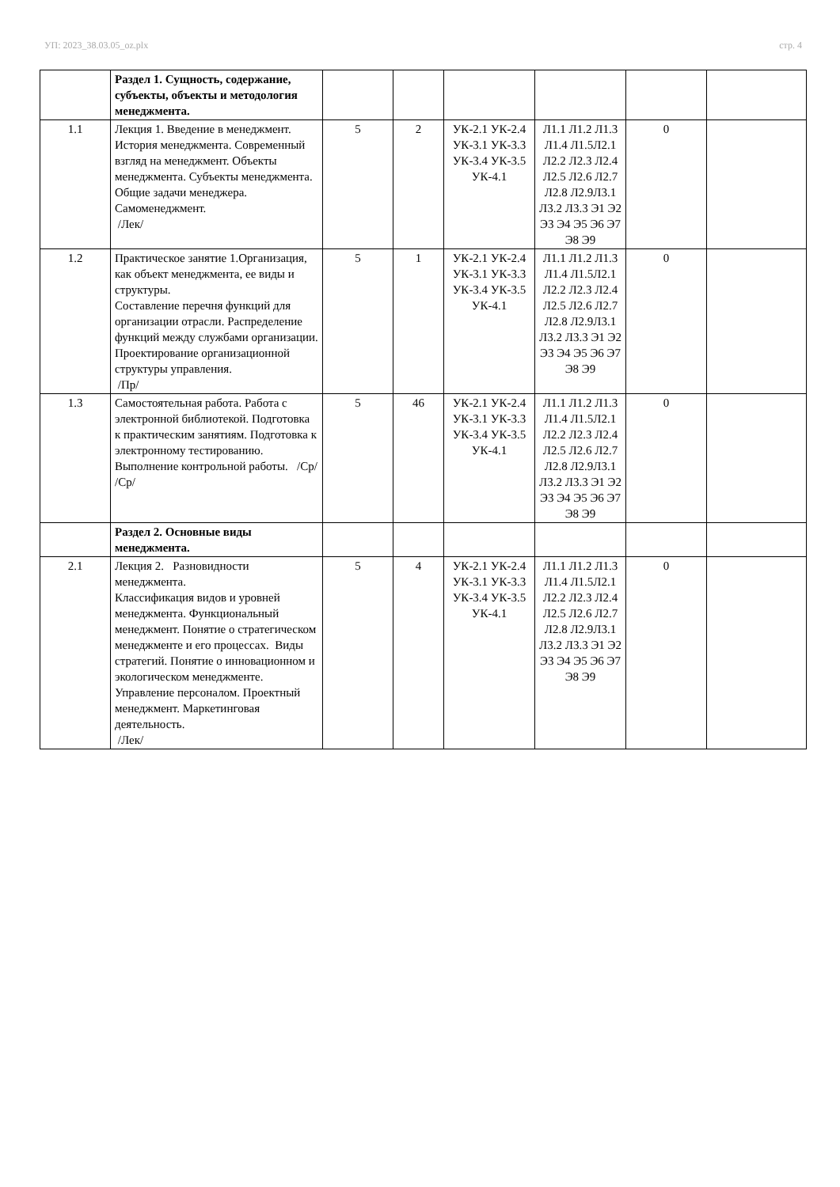УП: 2023_38.03.05_oz.plx стр. 4
| | Раздел 1. Сущность, содержание, субъекты, объекты и методология менеджмента. | | | | | | |
| 1.1 | Лекция 1. Введение в менеджмент. История менеджмента. Современный взгляд на менеджмент. Объекты менеджмента. Субъекты менеджмента. Общие задачи менеджера. Самоменеджмент. /Лек/ | 5 | 2 | УК-2.1 УК-2.4 УК-3.1 УК-3.3 УК-3.4 УК-3.5 УК-4.1 | Л1.1 Л1.2 Л1.3 Л1.4 Л1.5Л2.1 Л2.2 Л2.3 Л2.4 Л2.5 Л2.6 Л2.7 Л2.8 Л2.9Л3.1 Л3.2 Л3.3 Э1 Э2 Э3 Э4 Э5 Э6 Э7 Э8 Э9 | 0 | |
| 1.2 | Практическое занятие 1.Организация, как объект менеджмента, ее виды и структуры. Составление перечня функций для организации отрасли. Распределение функций между службами организации. Проектирование организационной структуры управления. /Пр/ | 5 | 1 | УК-2.1 УК-2.4 УК-3.1 УК-3.3 УК-3.4 УК-3.5 УК-4.1 | Л1.1 Л1.2 Л1.3 Л1.4 Л1.5Л2.1 Л2.2 Л2.3 Л2.4 Л2.5 Л2.6 Л2.7 Л2.8 Л2.9Л3.1 Л3.2 Л3.3 Э1 Э2 Э3 Э4 Э5 Э6 Э7 Э8 Э9 | 0 | |
| 1.3 | Самостоятельная работа. Работа с электронной библиотекой. Подготовка к практическим занятиям. Подготовка к электронному тестированию. Выполнение контрольной работы. /Ср/ /Ср/ | 5 | 46 | УК-2.1 УК-2.4 УК-3.1 УК-3.3 УК-3.4 УК-3.5 УК-4.1 | Л1.1 Л1.2 Л1.3 Л1.4 Л1.5Л2.1 Л2.2 Л2.3 Л2.4 Л2.5 Л2.6 Л2.7 Л2.8 Л2.9Л3.1 Л3.2 Л3.3 Э1 Э2 Э3 Э4 Э5 Э6 Э7 Э8 Э9 | 0 | |
| | Раздел 2. Основные виды менеджмента. | | | | | | |
| 2.1 | Лекция 2. Разновидности менеджмента. Классификация видов и уровней менеджмента. Функциональный менеджмент. Понятие о стратегическом менеджменте и его процессах. Виды стратегий. Понятие о инновационном и экологическом менеджменте. Управление персоналом. Проектный менеджмент. Маркетинговая деятельность. /Лек/ | 5 | 4 | УК-2.1 УК-2.4 УК-3.1 УК-3.3 УК-3.4 УК-3.5 УК-4.1 | Л1.1 Л1.2 Л1.3 Л1.4 Л1.5Л2.1 Л2.2 Л2.3 Л2.4 Л2.5 Л2.6 Л2.7 Л2.8 Л2.9Л3.1 Л3.2 Л3.3 Э1 Э2 Э3 Э4 Э5 Э6 Э7 Э8 Э9 | 0 | |